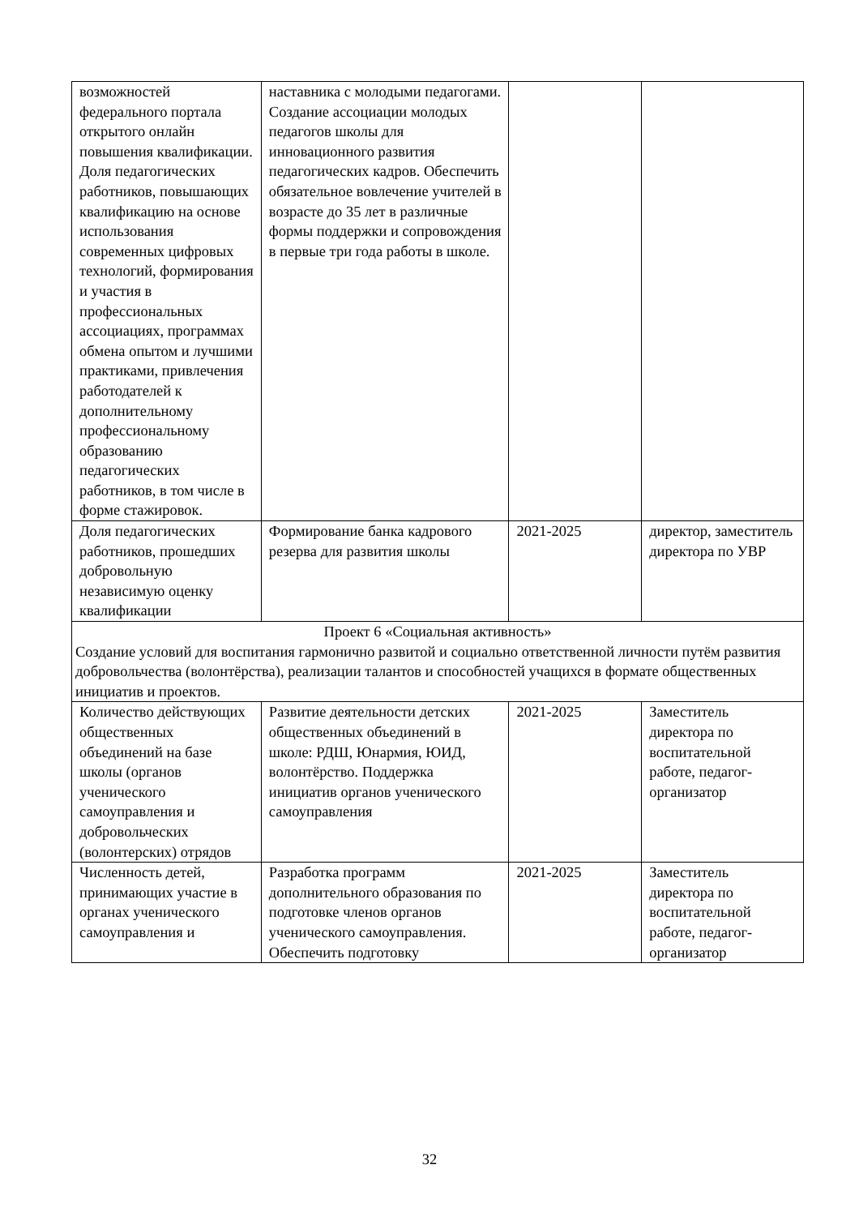| возможностей федерального портала открытого онлайн повышения квалификации. Доля педагогических работников, повышающих квалификацию на основе использования современных цифровых технологий, формирования и участия в профессиональных ассоциациях, программах обмена опытом и лучшими практиками, привлечения работодателей к дополнительному профессиональному образованию педагогических работников, в том числе в форме стажировок. | наставника с молодыми педагогами. Создание ассоциации молодых педагогов школы для инновационного развития педагогических кадров. Обеспечить обязательное вовлечение учителей в возрасте до 35 лет в различные формы поддержки и сопровождения в первые три года работы в школе. | | |
| Доля педагогических работников, прошедших добровольную независимую оценку квалификации | Формирование банка кадрового резерва для развития школы | 2021-2025 | директор, заместитель директора по УВР |
| Проект 6 «Социальная активность» Создание условий для воспитания гармонично развитой и социально ответственной личности путём развития добровольчества (волонтёрства), реализации талантов и способностей учащихся в формате общественных инициатив и проектов. | | | |
| Количество действующих общественных объединений на базе школы (органов ученического самоуправления и добровольческих (волонтерских) отрядов | Развитие деятельности детских общественных объединений в школе: РДШ, Юнармия, ЮИД, волонтёрство. Поддержка инициатив органов ученического самоуправления | 2021-2025 | Заместитель директора по воспитательной работе, педагог-организатор |
| Численность детей, принимающих участие в органах ученического самоуправления и | Разработка программ дополнительного образования по подготовке членов органов ученического самоуправления. Обеспечить подготовку | 2021-2025 | Заместитель директора по воспитательной работе, педагог-организатор |
32